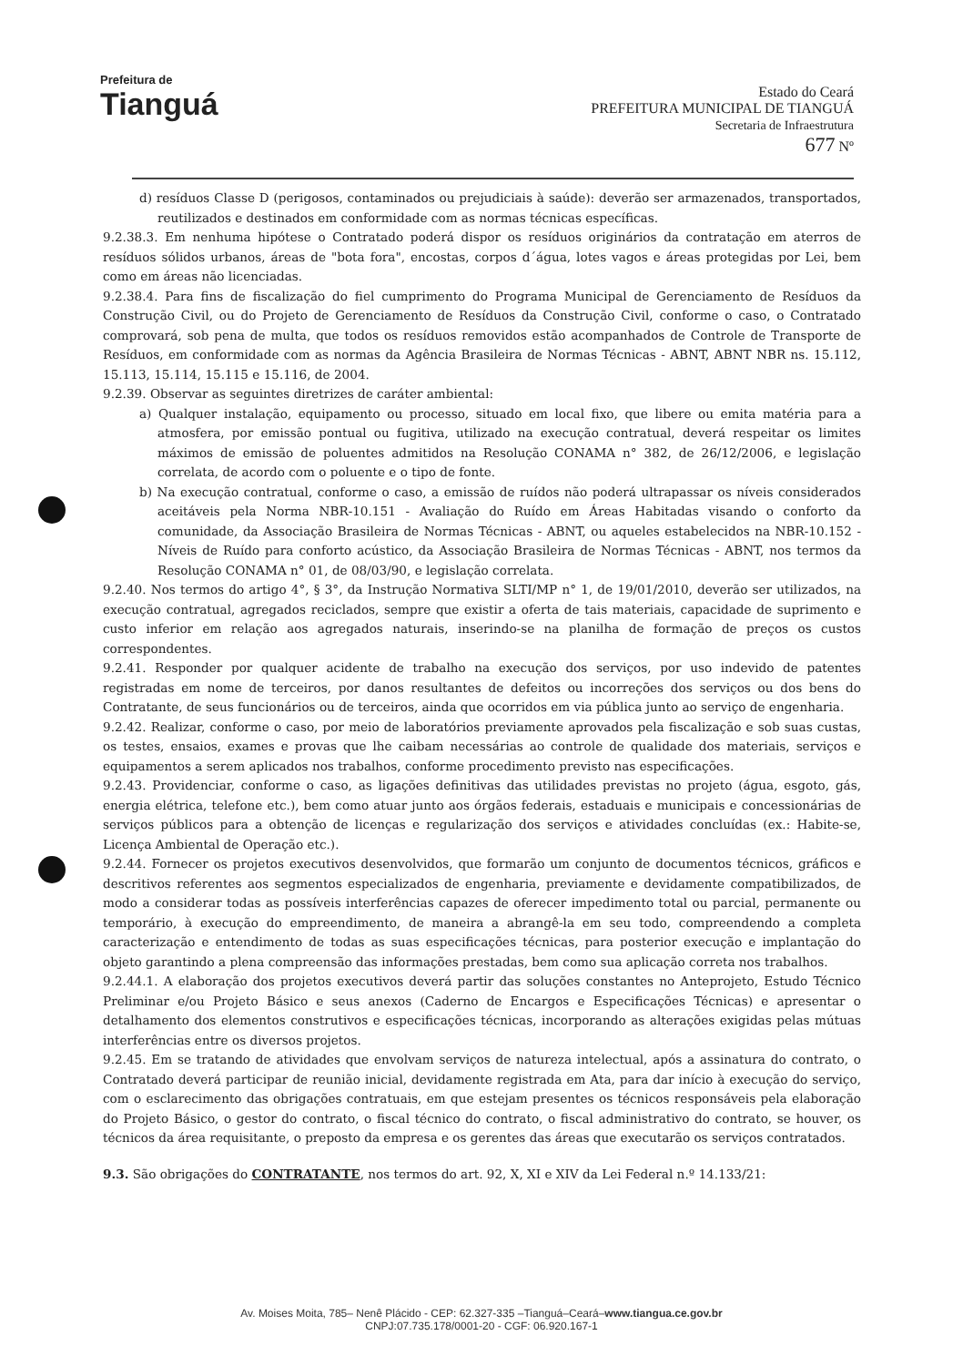Prefeitura de
Tianguá
Estado do Ceará
PREFEITURA MUNICIPAL DE TIANGUÁ
Secretaria de Infraestrutura
677 Nº
d) resíduos Classe D (perigosos, contaminados ou prejudiciais à saúde): deverão ser armazenados, transportados, reutilizados e destinados em conformidade com as normas técnicas específicas.
9.2.38.3. Em nenhuma hipótese o Contratado poderá dispor os resíduos originários da contratação em aterros de resíduos sólidos urbanos, áreas de "bota fora", encostas, corpos d´água, lotes vagos e áreas protegidas por Lei, bem como em áreas não licenciadas.
9.2.38.4. Para fins de fiscalização do fiel cumprimento do Programa Municipal de Gerenciamento de Resíduos da Construção Civil, ou do Projeto de Gerenciamento de Resíduos da Construção Civil, conforme o caso, o Contratado comprovará, sob pena de multa, que todos os resíduos removidos estão acompanhados de Controle de Transporte de Resíduos, em conformidade com as normas da Agência Brasileira de Normas Técnicas - ABNT, ABNT NBR ns. 15.112, 15.113, 15.114, 15.115 e 15.116, de 2004.
9.2.39. Observar as seguintes diretrizes de caráter ambiental:
a) Qualquer instalação, equipamento ou processo, situado em local fixo, que libere ou emita matéria para a atmosfera, por emissão pontual ou fugitiva, utilizado na execução contratual, deverá respeitar os limites máximos de emissão de poluentes admitidos na Resolução CONAMA n° 382, de 26/12/2006, e legislação correlata, de acordo com o poluente e o tipo de fonte.
b) Na execução contratual, conforme o caso, a emissão de ruídos não poderá ultrapassar os níveis considerados aceitáveis pela Norma NBR-10.151 - Avaliação do Ruído em Áreas Habitadas visando o conforto da comunidade, da Associação Brasileira de Normas Técnicas - ABNT, ou aqueles estabelecidos na NBR-10.152 - Níveis de Ruído para conforto acústico, da Associação Brasileira de Normas Técnicas - ABNT, nos termos da Resolução CONAMA n° 01, de 08/03/90, e legislação correlata.
9.2.40. Nos termos do artigo 4°, § 3°, da Instrução Normativa SLTI/MP n° 1, de 19/01/2010, deverão ser utilizados, na execução contratual, agregados reciclados, sempre que existir a oferta de tais materiais, capacidade de suprimento e custo inferior em relação aos agregados naturais, inserindo-se na planilha de formação de preços os custos correspondentes.
9.2.41. Responder por qualquer acidente de trabalho na execução dos serviços, por uso indevido de patentes registradas em nome de terceiros, por danos resultantes de defeitos ou incorreções dos serviços ou dos bens do Contratante, de seus funcionários ou de terceiros, ainda que ocorridos em via pública junto ao serviço de engenharia.
9.2.42. Realizar, conforme o caso, por meio de laboratórios previamente aprovados pela fiscalização e sob suas custas, os testes, ensaios, exames e provas que lhe caibam necessárias ao controle de qualidade dos materiais, serviços e equipamentos a serem aplicados nos trabalhos, conforme procedimento previsto nas especificações.
9.2.43. Providenciar, conforme o caso, as ligações definitivas das utilidades previstas no projeto (água, esgoto, gás, energia elétrica, telefone etc.), bem como atuar junto aos órgãos federais, estaduais e municipais e concessionárias de serviços públicos para a obtenção de licenças e regularização dos serviços e atividades concluídas (ex.: Habite-se, Licença Ambiental de Operação etc.).
9.2.44. Fornecer os projetos executivos desenvolvidos, que formarão um conjunto de documentos técnicos, gráficos e descritivos referentes aos segmentos especializados de engenharia, previamente e devidamente compatibilizados, de modo a considerar todas as possíveis interferências capazes de oferecer impedimento total ou parcial, permanente ou temporário, à execução do empreendimento, de maneira a abrangê-la em seu todo, compreendendo a completa caracterização e entendimento de todas as suas especificações técnicas, para posterior execução e implantação do objeto garantindo a plena compreensão das informações prestadas, bem como sua aplicação correta nos trabalhos.
9.2.44.1. A elaboração dos projetos executivos deverá partir das soluções constantes no Anteprojeto, Estudo Técnico Preliminar e/ou Projeto Básico e seus anexos (Caderno de Encargos e Especificações Técnicas) e apresentar o detalhamento dos elementos construtivos e especificações técnicas, incorporando as alterações exigidas pelas mútuas interferências entre os diversos projetos.
9.2.45. Em se tratando de atividades que envolvam serviços de natureza intelectual, após a assinatura do contrato, o Contratado deverá participar de reunião inicial, devidamente registrada em Ata, para dar início à execução do serviço, com o esclarecimento das obrigações contratuais, em que estejam presentes os técnicos responsáveis pela elaboração do Projeto Básico, o gestor do contrato, o fiscal técnico do contrato, o fiscal administrativo do contrato, se houver, os técnicos da área requisitante, o preposto da empresa e os gerentes das áreas que executarão os serviços contratados.
9.3. São obrigações do CONTRATANTE, nos termos do art. 92, X, XI e XIV da Lei Federal n.º 14.133/21:
Av. Moises Moita, 785– Nenê Plácido - CEP: 62.327-335 –Tianguá–Ceará–www.tiangua.ce.gov.br
CNPJ:07.735.178/0001-20 - CGF: 06.920.167-1